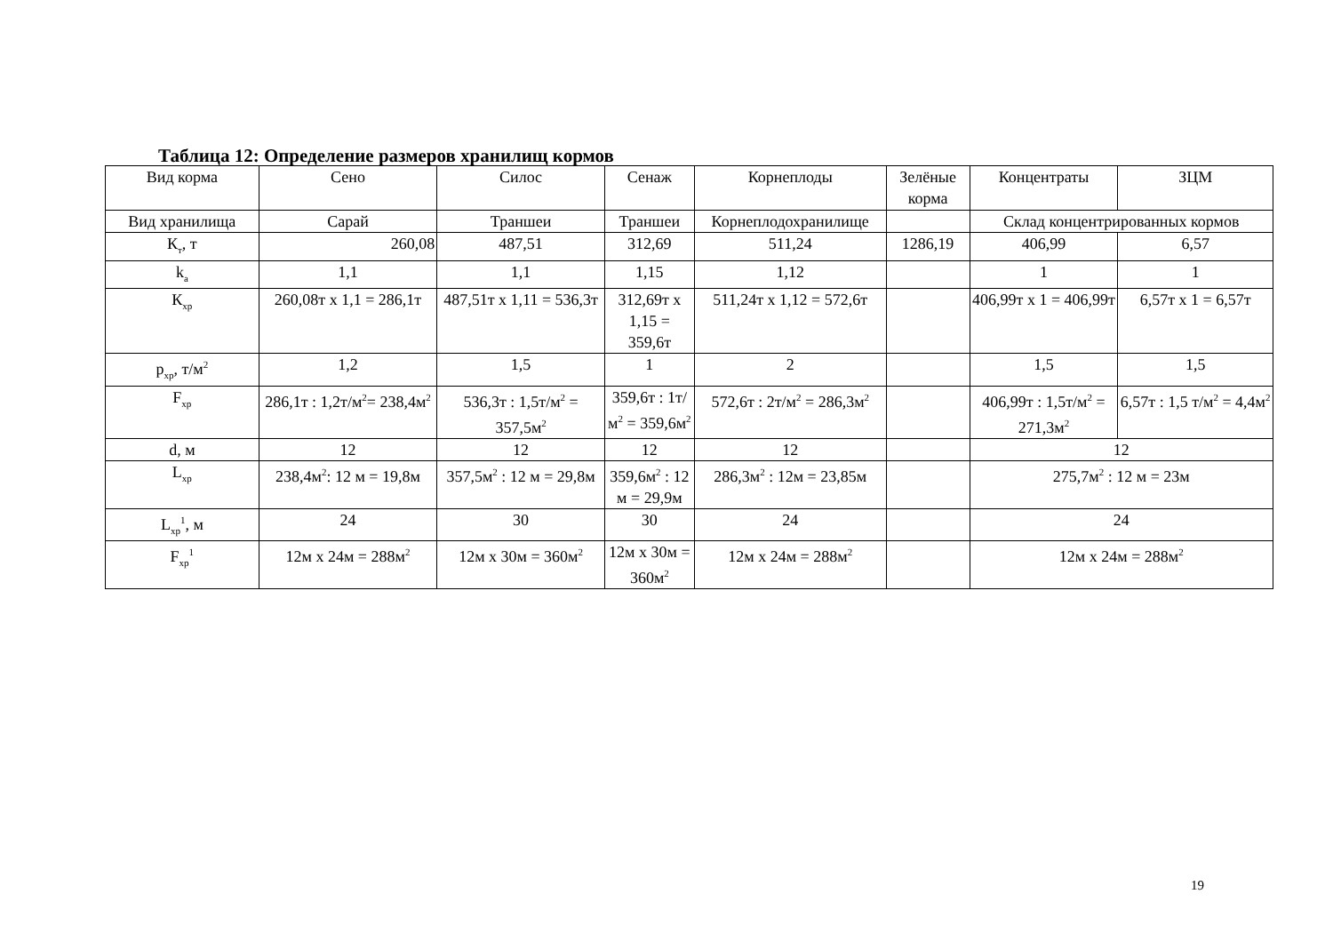Таблица 12: Определение размеров хранилищ кормов
| Вид корма | Сено | Силос | Сенаж | Корнеплоды | Зелёные корма | Концентраты | ЗЦМ |
| Вид хранилища | Сарай | Траншеи | Траншеи | Корнеплодохранилище | | Склад концентрированных кормов | |
| К<sub>т</sub>, т | 260,08 | 487,51 | 312,69 | 511,24 | 1286,19 | 406,99 | 6,57 |
| k<sub>a</sub> | 1,1 | 1,1 | 1,15 | 1,12 | | 1 | 1 |
| К<sub>хр</sub> | 260,08т х 1,1 = 286,1т | 487,51т х 1,11 = 536,3т | 312,69т х 1,15 = 359,6т | 511,24т х 1,12 = 572,6т | | 406,99т х 1 = 406,99т | 6,57т х 1 = 6,57т |
| р<sub>хр</sub>, т/м<sup>2</sup> | 1,2 | 1,5 | 1 | 2 | | 1,5 | 1,5 |
| F<sub>хр</sub> | 286,1т : 1,2т/м<sup>2</sup>= 238,4м<sup>2</sup> | 536,3т : 1,5т/м<sup>2</sup> = 357,5м<sup>2</sup> | 359,6т : 1т/м<sup>2</sup> = 359,6м<sup>2</sup> | 572,6т : 2т/м<sup>2</sup> = 286,3м<sup>2</sup> | | 406,99т : 1,5т/м<sup>2</sup> = 271,3м<sup>2</sup> | 6,57т : 1,5 т/м<sup>2</sup> = 4,4м<sup>2</sup> |
| d, м | 12 | 12 | 12 | 12 | | 12 | |
| L<sub>хр</sub> | 238,4м<sup>2</sup>: 12 м = 19,8м | 357,5м<sup>2</sup> : 12 м = 29,8м | 359,6м<sup>2</sup> : 12 м = 29,9м | 286,3м<sup>2</sup> : 12м = 23,85м | | 275,7м<sup>2</sup> : 12 м = 23м | |
| L<sub>хр</sub><sup>1</sup>, м | 24 | 30 | 30 | 24 | | 24 | |
| F<sub>хр</sub><sup>1</sup> | 12м х 24м = 288м<sup>2</sup> | 12м х 30м = 360м<sup>2</sup> | 12м х 30м = 360м<sup>2</sup> | 12м х 24м = 288м<sup>2</sup> | | 12м х 24м = 288м<sup>2</sup> | |
19